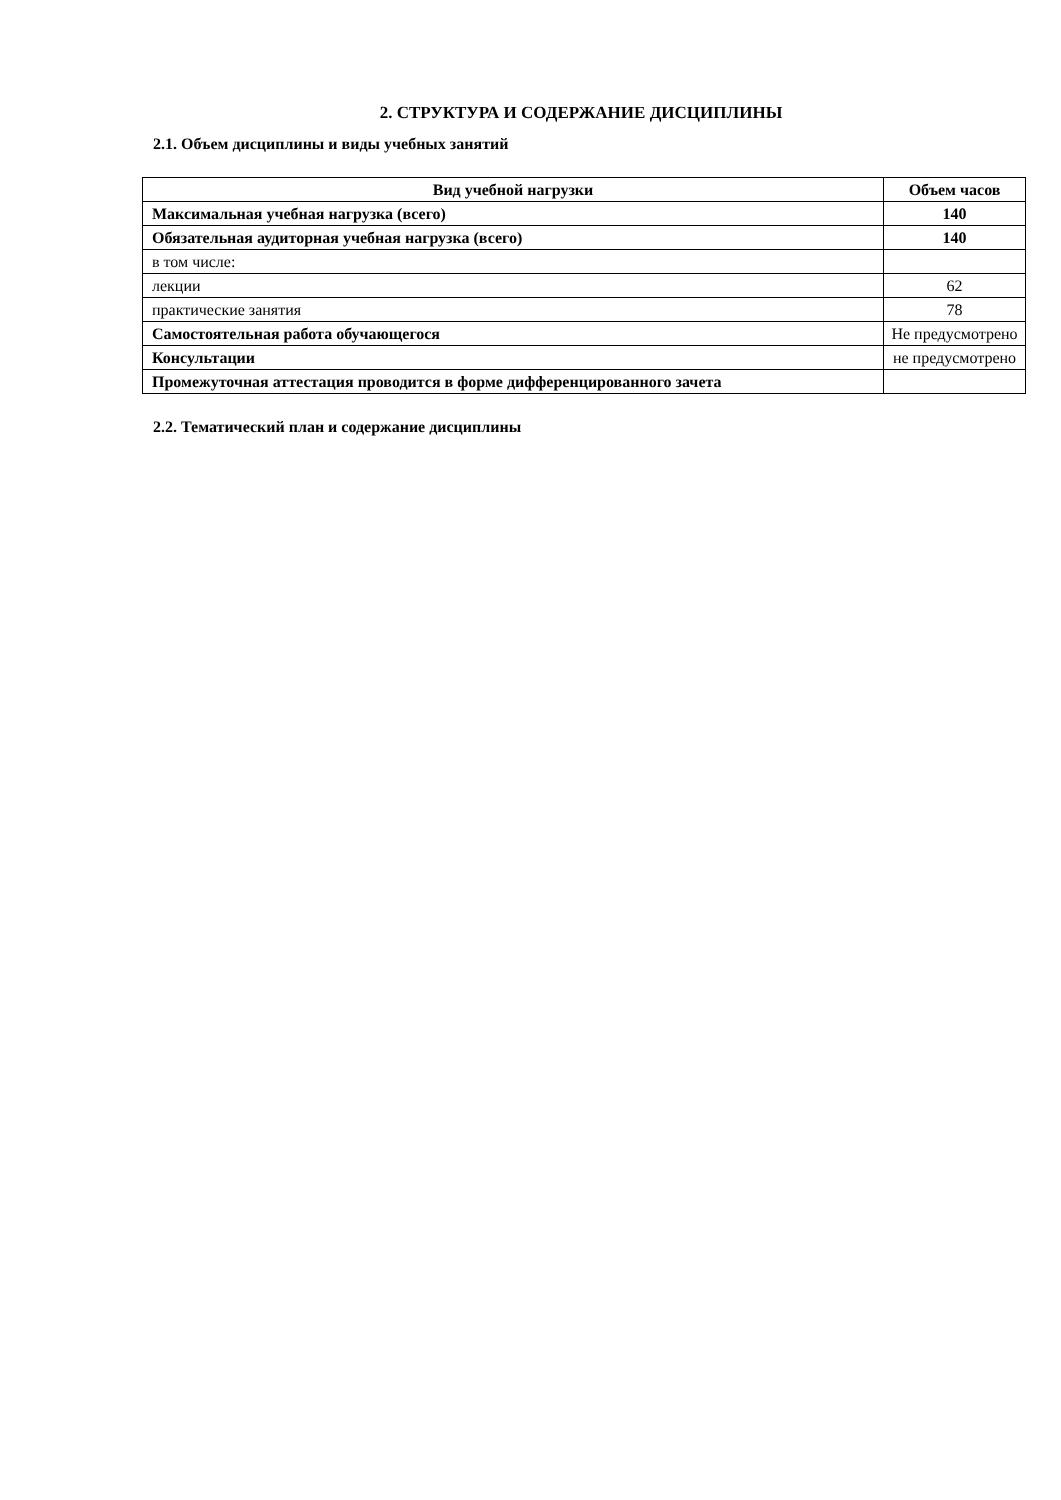2. СТРУКТУРА И СОДЕРЖАНИЕ ДИСЦИПЛИНЫ
2.1. Объем дисциплины и виды учебных занятий
| Вид учебной нагрузки | Объем часов |
| --- | --- |
| Максимальная учебная нагрузка (всего) | 140 |
| Обязательная аудиторная учебная нагрузка (всего) | 140 |
| в том числе: | |
| лекции | 62 |
| практические занятия | 78 |
| Самостоятельная работа обучающегося | Не предусмотрено |
| Консультации | не предусмотрено |
| Промежуточная аттестация проводится в форме дифференцированного зачета | |
2.2. Тематический план и содержание дисциплины